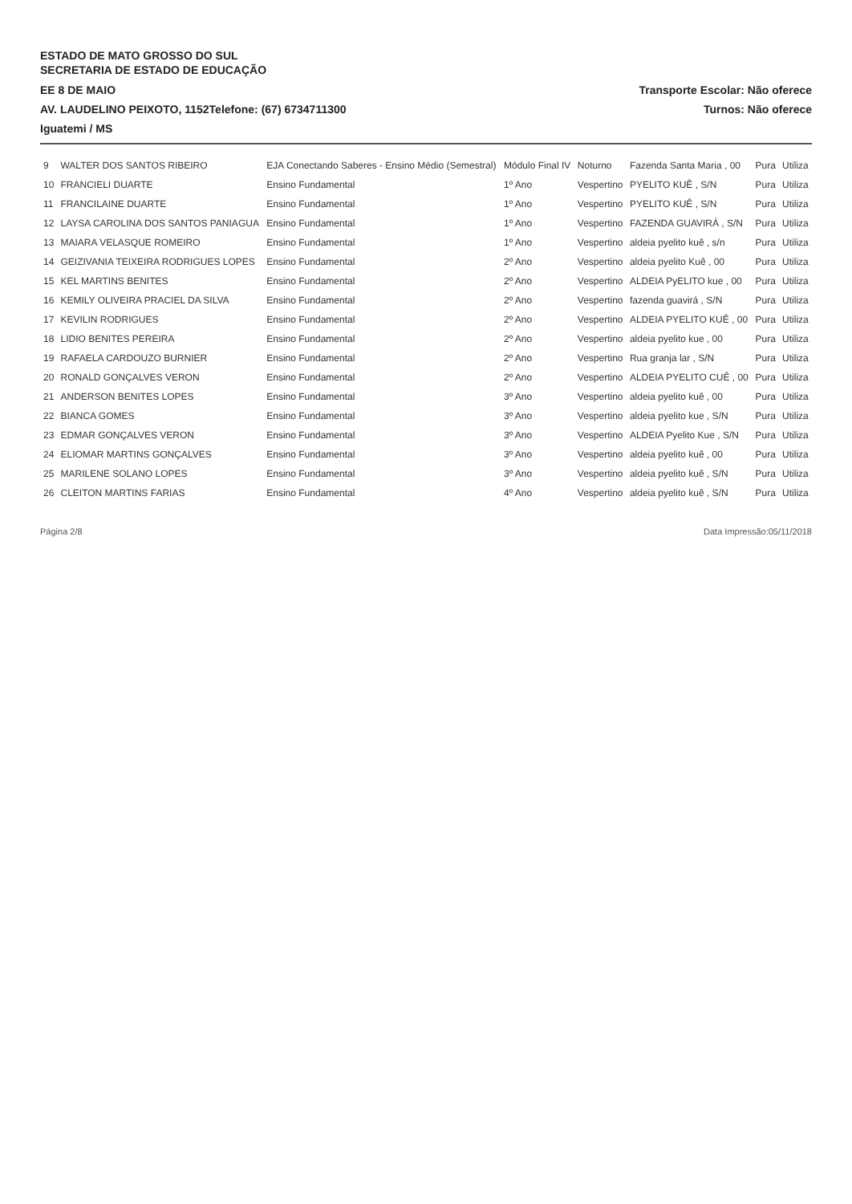ESTADO DE MATO GROSSO DO SUL
SECRETARIA DE ESTADO DE EDUCAÇÃO
EE 8 DE MAIO Transporte Escolar: Não oferece
AV. LAUDELINO PEIXOTO, 1152Telefone: (67) 6734711300 Turnos: Não oferece
Iguatemi / MS
| 9 | WALTER DOS SANTOS RIBEIRO | EJA Conectando Saberes - Ensino Médio (Semestral) | Módulo Final IV | Noturno | Fazenda Santa Maria , 00 | Pura | Utiliza |
| 10 | FRANCIELI DUARTE | Ensino Fundamental | 1º Ano | Vespertino | PYELITO KUÊ , S/N | Pura | Utiliza |
| 11 | FRANCILAINE DUARTE | Ensino Fundamental | 1º Ano | Vespertino | PYELITO KUÊ , S/N | Pura | Utiliza |
| 12 | LAYSA CAROLINA DOS SANTOS PANIAGUA | Ensino Fundamental | 1º Ano | Vespertino | FAZENDA GUAVIRÁ , S/N | Pura | Utiliza |
| 13 | MAIARA VELASQUE ROMEIRO | Ensino Fundamental | 1º Ano | Vespertino | aldeia pyelito kuê , s/n | Pura | Utiliza |
| 14 | GEIZIVANIA TEIXEIRA RODRIGUES LOPES | Ensino Fundamental | 2º Ano | Vespertino | aldeia pyelito Kuê , 00 | Pura | Utiliza |
| 15 | KEL MARTINS BENITES | Ensino Fundamental | 2º Ano | Vespertino | ALDEIA PyELITO kue , 00 | Pura | Utiliza |
| 16 | KEMILY OLIVEIRA PRACIEL DA SILVA | Ensino Fundamental | 2º Ano | Vespertino | fazenda guavirá , S/N | Pura | Utiliza |
| 17 | KEVILIN RODRIGUES | Ensino Fundamental | 2º Ano | Vespertino | ALDEIA PYELITO KUÊ , 00 | Pura | Utiliza |
| 18 | LIDIO BENITES PEREIRA | Ensino Fundamental | 2º Ano | Vespertino | aldeia pyelito kue , 00 | Pura | Utiliza |
| 19 | RAFAELA CARDOUZO BURNIER | Ensino Fundamental | 2º Ano | Vespertino | Rua granja lar , S/N | Pura | Utiliza |
| 20 | RONALD GONÇALVES VERON | Ensino Fundamental | 2º Ano | Vespertino | ALDEIA PYELITO CUÊ , 00 | Pura | Utiliza |
| 21 | ANDERSON BENITES LOPES | Ensino Fundamental | 3º Ano | Vespertino | aldeia pyelito kuê , 00 | Pura | Utiliza |
| 22 | BIANCA GOMES | Ensino Fundamental | 3º Ano | Vespertino | aldeia pyelito kue , S/N | Pura | Utiliza |
| 23 | EDMAR GONÇALVES VERON | Ensino Fundamental | 3º Ano | Vespertino | ALDEIA Pyelito Kue , S/N | Pura | Utiliza |
| 24 | ELIOMAR MARTINS GONÇALVES | Ensino Fundamental | 3º Ano | Vespertino | aldeia pyelito kuê , 00 | Pura | Utiliza |
| 25 | MARILENE SOLANO LOPES | Ensino Fundamental | 3º Ano | Vespertino | aldeia pyelito kuê , S/N | Pura | Utiliza |
| 26 | CLEITON MARTINS FARIAS | Ensino Fundamental | 4º Ano | Vespertino | aldeia pyelito kuê , S/N | Pura | Utiliza |
Página 2/8 Data Impressão:05/11/2018